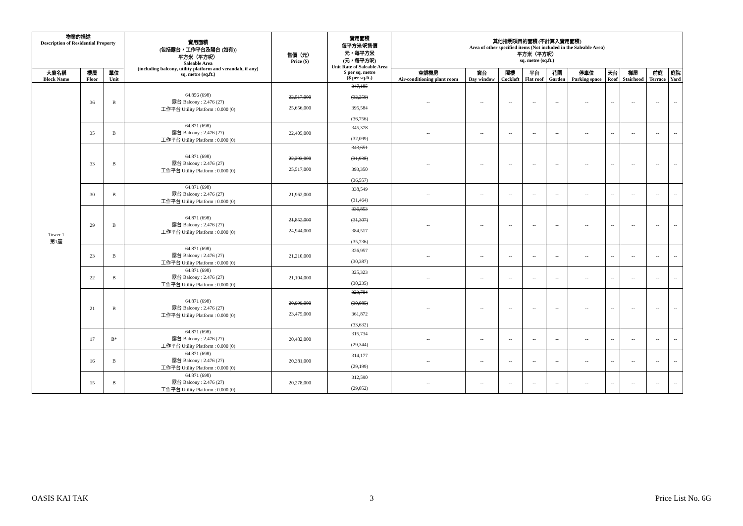| 物業的描述 Description of Residential Property | | | 實用面積 (包括露台，工作平台及陽台 (如有)) 平方米（平方呎） Saleable Area (including balcony, utility platform and verandah, if any) sq. metre (sq.ft.) | 售價（元） Price ($) | 實用面積 每平方米/呎售價 元，每平方米 (元，每平方呎) Unit Rate of Saleable Area $ per sq. metre ($ per sq.ft.) | 其他指明項目的面積 (不計算入實用面積) Area of other specified items (Not included in the Saleable Area) 平方米（平方呎） sq. metre (sq.ft.) | | | | | | | | | |
| --- | --- | --- | --- | --- | --- | --- | --- | --- | --- | --- | --- | --- | --- | --- | --- |
| 大廈名稱 Block Name | 樓層 Floor | 單位 Unit | | | | 空調機房 Air-conditioning plant room | 窗台 Bay window | 閣樓 Cockloft | 平台 Flat roof | 花園 Garden | 停車位 Parking space | 天台 Roof | 梯屋 Stairhood | 前庭 Terrace | 庭院 Yard |
| Tower 1 第1座 | 36 | B | 64.856 (698) 露台 Balcony : 2.476 (27) 工作平台 Utility Platform : 0.000 (0) | 22,517,000 25,656,000 | 347,185 (32,259) 395,584 (36,756) | -- | -- | -- | -- | -- | -- | -- | -- | -- | -- |
| | 35 | B | 64.871 (698) 露台 Balcony : 2.476 (27) 工作平台 Utility Platform : 0.000 (0) | 22,405,000 | 345,378 (32,099) | -- | -- | -- | -- | -- | -- | -- | -- | -- | -- |
| | 33 | B | 64.871 (698) 露台 Balcony : 2.476 (27) 工作平台 Utility Platform : 0.000 (0) | 22,293,000 25,517,000 | 343,651 (31,938) 393,350 (36,557) | -- | -- | -- | -- | -- | -- | -- | -- | -- | -- |
| | 30 | B | 64.871 (698) 露台 Balcony : 2.476 (27) 工作平台 Utility Platform : 0.000 (0) | 21,962,000 | 338,549 (31,464) | -- | -- | -- | -- | -- | -- | -- | -- | -- | -- |
| | 29 | B | 64.871 (698) 露台 Balcony : 2.476 (27) 工作平台 Utility Platform : 0.000 (0) | 21,852,000 24,944,000 | 336,853 (31,307) 384,517 (35,736) | -- | -- | -- | -- | -- | -- | -- | -- | -- | -- |
| | 23 | B | 64.871 (698) 露台 Balcony : 2.476 (27) 工作平台 Utility Platform : 0.000 (0) | 21,210,000 | 326,957 (30,387) | -- | -- | -- | -- | -- | -- | -- | -- | -- | -- |
| | 22 | B | 64.871 (698) 露台 Balcony : 2.476 (27) 工作平台 Utility Platform : 0.000 (0) | 21,104,000 | 325,323 (30,235) | -- | -- | -- | -- | -- | -- | -- | -- | -- | -- |
| | 21 | B | 64.871 (698) 露台 Balcony : 2.476 (27) 工作平台 Utility Platform : 0.000 (0) | 20,999,000 23,475,000 | 323,704 (30,085) 361,872 (33,632) | -- | -- | -- | -- | -- | -- | -- | -- | -- | -- |
| | 17 | B* | 64.871 (698) 露台 Balcony : 2.476 (27) 工作平台 Utility Platform : 0.000 (0) | 20,482,000 | 315,734 (29,344) | -- | -- | -- | -- | -- | -- | -- | -- | -- | -- |
| | 16 | B | 64.871 (698) 露台 Balcony : 2.476 (27) 工作平台 Utility Platform : 0.000 (0) | 20,381,000 | 314,177 (29,199) | -- | -- | -- | -- | -- | -- | -- | -- | -- | -- |
| | 15 | B | 64.871 (698) 露台 Balcony : 2.476 (27) 工作平台 Utility Platform : 0.000 (0) | 20,278,000 | 312,590 (29,052) | -- | -- | -- | -- | -- | -- | -- | -- | -- | -- |
OASIS KAI TAK 3 Price List No. 6G